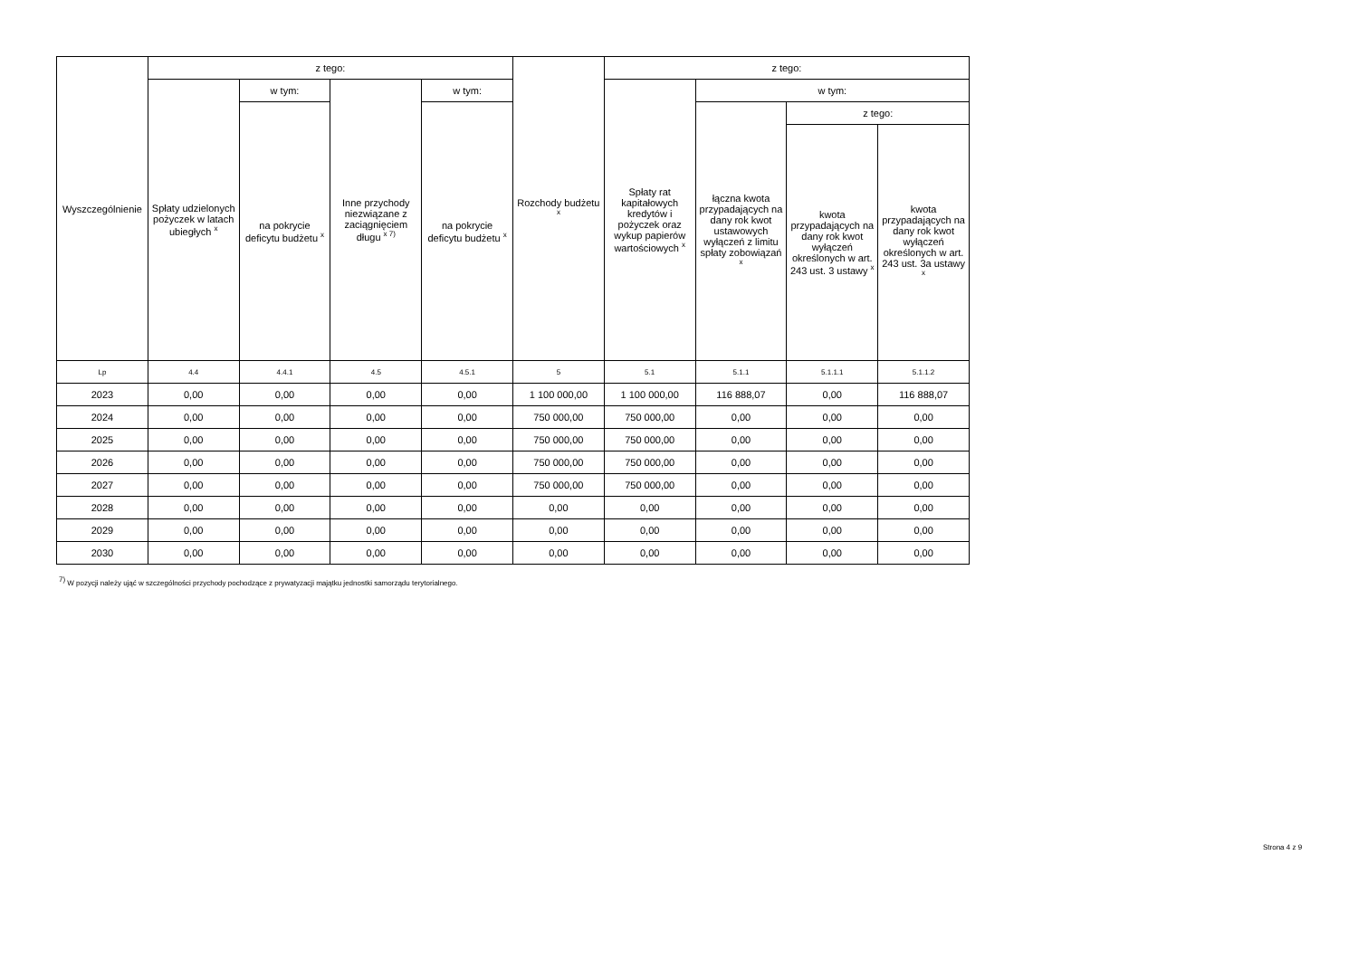| Wyszczególnienie | z tego: | | | | Rozchody budżetu <sup>x</sup> | z tego: | | | |
| --- | --- | --- | --- | --- | --- | --- | --- | --- | --- |
| | Spłaty udzielonych pożyczek w latach ubiegłych <sup>x</sup> | w tym: | Inne przychody niezwiązane z zaciągnięciem długu <sup>x 7)</sup> | w tym: | | Spłaty rat kapitałowych kredytów i pożyczek oraz wykup papierów wartościowych <sup>x</sup> | w tym: | | |
| | | na pokrycie deficytu budżetu <sup>x</sup> | | na pokrycie deficytu budżetu <sup>x</sup> | | | łączna kwota przypadających na dany rok kwot ustawowych wyłączeń z limitu spłaty zobowiązań <sup>x</sup> | z tego: | |
| | | | | | | | | kwota przypadających na dany rok kwot wyłączeń określonych w art. 243 ust. 3 ustawy <sup>x</sup> | kwota przypadających na dany rok kwot wyłączeń określonych w art. 243 ust. 3a ustawy <sup>x</sup> |
| Lp | 4.4 | 4.4.1 | 4.5 | 4.5.1 | 5 | 5.1 | 5.1.1 | 5.1.1.1 | 5.1.1.2 |
| 2023 | 0,00 | 0,00 | 0,00 | 0,00 | 1 100 000,00 | 1 100 000,00 | 116 888,07 | 0,00 | 116 888,07 |
| 2024 | 0,00 | 0,00 | 0,00 | 0,00 | 750 000,00 | 750 000,00 | 0,00 | 0,00 | 0,00 |
| 2025 | 0,00 | 0,00 | 0,00 | 0,00 | 750 000,00 | 750 000,00 | 0,00 | 0,00 | 0,00 |
| 2026 | 0,00 | 0,00 | 0,00 | 0,00 | 750 000,00 | 750 000,00 | 0,00 | 0,00 | 0,00 |
| 2027 | 0,00 | 0,00 | 0,00 | 0,00 | 750 000,00 | 750 000,00 | 0,00 | 0,00 | 0,00 |
| 2028 | 0,00 | 0,00 | 0,00 | 0,00 | 0,00 | 0,00 | 0,00 | 0,00 | 0,00 |
| 2029 | 0,00 | 0,00 | 0,00 | 0,00 | 0,00 | 0,00 | 0,00 | 0,00 | 0,00 |
| 2030 | 0,00 | 0,00 | 0,00 | 0,00 | 0,00 | 0,00 | 0,00 | 0,00 | 0,00 |
<sup>7)</sup> W pozycji należy ująć w szczególności przychody pochodzące z prywatyzacji majątku jednostki samorządu terytorialnego.
Strona 4 z 9